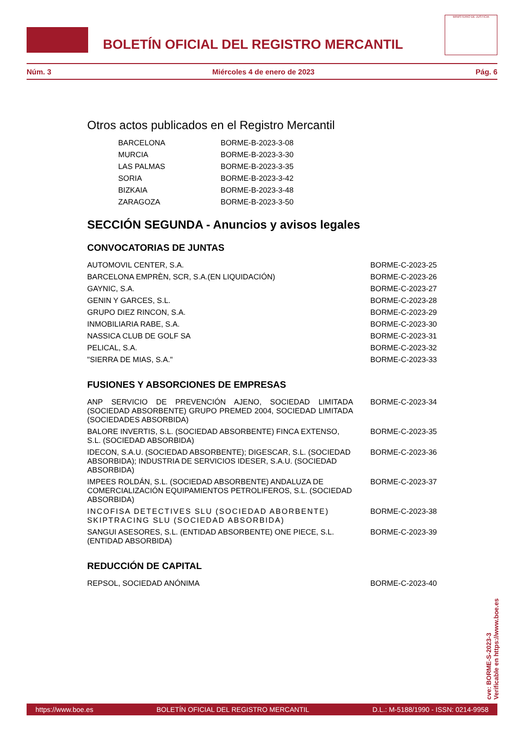BOLETÍN OFICIAL DEL REGISTRO MERCANTIL
MINISTERIO DE JUSTICIA
Núm. 3 Miércoles 4 de enero de 2023 Pág. 6
Otros actos publicados en el Registro Mercantil
| BARCELONA | BORME-B-2023-3-08 |
| MURCIA | BORME-B-2023-3-30 |
| LAS PALMAS | BORME-B-2023-3-35 |
| SORIA | BORME-B-2023-3-42 |
| BIZKAIA | BORME-B-2023-3-48 |
| ZARAGOZA | BORME-B-2023-3-50 |
SECCIÓN SEGUNDA - Anuncios y avisos legales
CONVOCATORIAS DE JUNTAS
| AUTOMOVIL CENTER, S.A. | BORME-C-2023-25 |
| BARCELONA EMPRÈN, SCR, S.A.(EN LIQUIDACIÓN) | BORME-C-2023-26 |
| GAYNIC, S.A. | BORME-C-2023-27 |
| GENIN Y GARCES, S.L. | BORME-C-2023-28 |
| GRUPO DIEZ RINCON, S.A. | BORME-C-2023-29 |
| INMOBILIARIA RABE, S.A. | BORME-C-2023-30 |
| NASSICA CLUB DE GOLF SA | BORME-C-2023-31 |
| PELICAL, S.A. | BORME-C-2023-32 |
| "SIERRA DE MIAS, S.A." | BORME-C-2023-33 |
FUSIONES Y ABSORCIONES DE EMPRESAS
| ANP SERVICIO DE PREVENCIÓN AJENO, SOCIEDAD LIMITADA (SOCIEDAD ABSORBENTE) GRUPO PREMED 2004, SOCIEDAD LIMITADA (SOCIEDADES ABSORBIDA) | BORME-C-2023-34 |
| BALORE INVERTIS, S.L. (SOCIEDAD ABSORBENTE) FINCA EXTENSO, S.L. (SOCIEDAD ABSORBIDA) | BORME-C-2023-35 |
| IDECON, S.A.U. (SOCIEDAD ABSORBENTE); DIGESCAR, S.L. (SOCIEDAD ABSORBIDA); INDUSTRIA DE SERVICIOS IDESER, S.A.U. (SOCIEDAD ABSORBIDA) | BORME-C-2023-36 |
| IMPEES ROLDÁN, S.L. (SOCIEDAD ABSORBENTE) ANDALUZA DE COMERCIALIZACIÓN EQUIPAMIENTOS PETROLIFEROS, S.L. (SOCIEDAD ABSORBIDA) | BORME-C-2023-37 |
| INCOFISA DETECTIVES SLU (SOCIEDAD ABORBENTE) SKIPTRACING SLU (SOCIEDAD ABSORBIDA) | BORME-C-2023-38 |
| SANGUI ASESORES, S.L. (ENTIDAD ABSORBENTE) ONE PIECE, S.L. (ENTIDAD ABSORBIDA) | BORME-C-2023-39 |
REDUCCIÓN DE CAPITAL
| REPSOL, SOCIEDAD ANÓNIMA | BORME-C-2023-40 |
cve: BORME-S-2023-3
Verificable en https://www.boe.es
https://www.boe.es BOLETÍN OFICIAL DEL REGISTRO MERCANTIL D.L.: M-5188/1990 - ISSN: 0214-9958